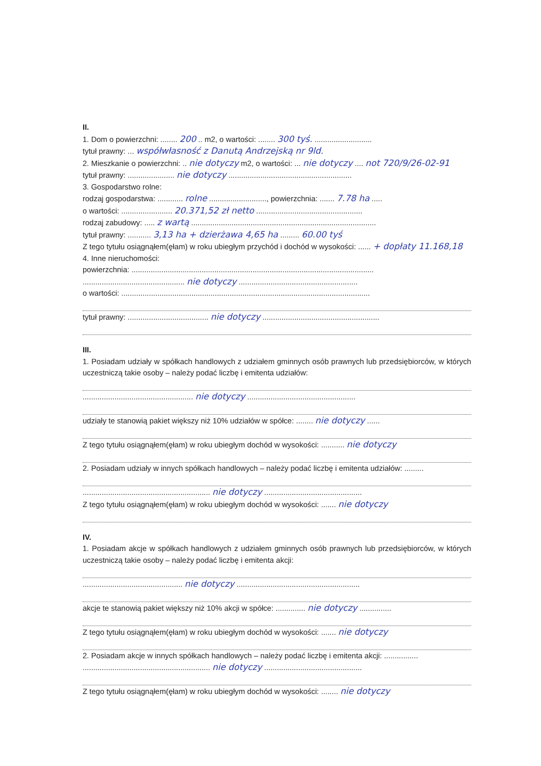II.
1. Dom o powierzchni: ........ 200 .. m2, o wartości: ........ 300 tyś. ...........................
tytuł prawny: ... współwłasność z Danutą Andrzejską nr 9ld.
2. Mieszkanie o powierzchni: .. nie dotyczy m2, o wartości: ... nie dotyczy .... not 720/9/26-02-91
tytuł prawny: ...................... nie dotyczy ..........................................................
3. Gospodarstwo rolne:
rodzaj gospodarstwa: ............ rolne ..........................., powierzchnia: ....... 7.78 ha .....
o wartości: ........................ 20.371,52 zł netto ..................................................
rodzaj zabudowy: ..... z wartą .......................................................................................
tytuł prawny: ........... 3,13 ha + dzierżawa 4,65 ha ......... 60.00 tyś
Z tego tytułu osiągnąłem(ęłam) w roku ubiegłym przychód i dochód w wysokości: ...... + dopłaty 11.168,18
4. Inne nieruchomości:
powierzchnia: ..................................................................................................................
................................................ nie dotyczy ........................................................
o wartości: .....................................................................................................................
tytuł prawny: ...................................... nie dotyczy .......................................................
III.
1. Posiadam udziały w spółkach handlowych z udziałem gminnych osób prawnych lub przedsiębiorców, w których uczestniczą takie osoby – należy podać liczbę i emitenta udziałów:
.................................................... nie dotyczy ...................................................
udziały te stanowią pakiet większy niż 10% udziałów w spółce: ........ nie dotyczy ......
Z tego tytułu osiągnąłem(ęłam) w roku ubiegłym dochód w wysokości: ........... nie dotyczy
2. Posiadam udziały w innych spółkach handlowych – należy podać liczbę i emitenta udziałów: .........
............................................................ nie dotyczy ..............................................
Z tego tytułu osiągnąłem(ęłam) w roku ubiegłym dochód w wysokości: ....... nie dotyczy
IV.
1. Posiadam akcje w spółkach handlowych z udziałem gminnych osób prawnych lub przedsiębiorców, w których uczestniczą takie osoby – należy podać liczbę i emitenta akcji:
............................................... nie dotyczy ..........................................................
akcje te stanowią pakiet większy niż 10% akcji w spółce: .............. nie dotyczy ...............
Z tego tytułu osiągnąłem(ęłam) w roku ubiegłym dochód w wysokości: ....... nie dotyczy
2. Posiadam akcje w innych spółkach handlowych – należy podać liczbę i emitenta akcji: ................
............................................................ nie dotyczy ..............................................
Z tego tytułu osiągnąłem(ęłam) w roku ubiegłym dochód w wysokości: ........ nie dotyczy